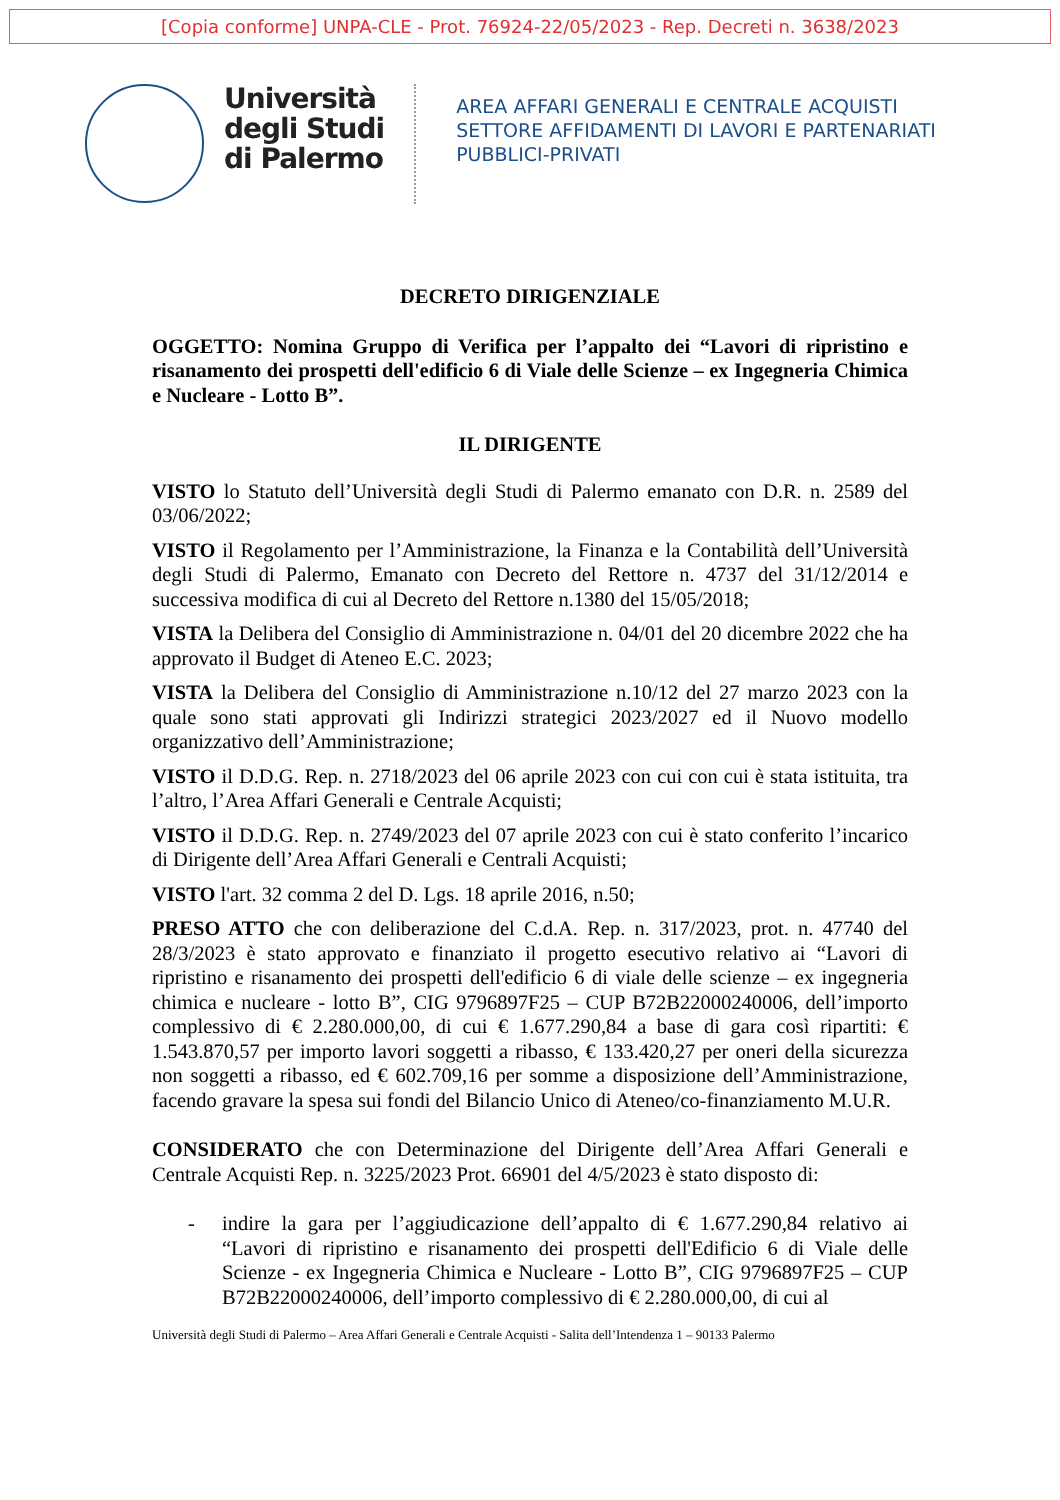[Copia conforme] UNPA-CLE - Prot. 76924-22/05/2023 - Rep. Decreti n. 3638/2023
Università
degli Studi
di Palermo
AREA AFFARI GENERALI E CENTRALE ACQUISTI
SETTORE AFFIDAMENTI DI LAVORI E PARTENARIATI
PUBBLICI-PRIVATI
DECRETO DIRIGENZIALE
OGGETTO: Nomina Gruppo di Verifica per l’appalto dei “Lavori di ripristino e risanamento dei prospetti dell'edificio 6 di Viale delle Scienze – ex Ingegneria Chimica e Nucleare - Lotto B”.
IL DIRIGENTE
VISTO lo Statuto dell’Università degli Studi di Palermo emanato con D.R. n. 2589 del 03/06/2022;
VISTO il Regolamento per l’Amministrazione, la Finanza e la Contabilità dell’Università degli Studi di Palermo, Emanato con Decreto del Rettore n. 4737 del 31/12/2014 e successiva modifica di cui al Decreto del Rettore n.1380 del 15/05/2018;
VISTA la Delibera del Consiglio di Amministrazione n. 04/01 del 20 dicembre 2022 che ha approvato il Budget di Ateneo E.C. 2023;
VISTA la Delibera del Consiglio di Amministrazione n.10/12 del 27 marzo 2023 con la quale sono stati approvati gli Indirizzi strategici 2023/2027 ed il Nuovo modello organizzativo dell’Amministrazione;
VISTO il D.D.G. Rep. n. 2718/2023 del 06 aprile 2023 con cui con cui è stata istituita, tra l’altro, l’Area Affari Generali e Centrale Acquisti;
VISTO il D.D.G. Rep. n. 2749/2023 del 07 aprile 2023 con cui è stato conferito l’incarico di Dirigente dell’Area Affari Generali e Centrali Acquisti;
VISTO l'art. 32 comma 2 del D. Lgs. 18 aprile 2016, n.50;
PRESO ATTO che con deliberazione del C.d.A. Rep. n. 317/2023, prot. n. 47740 del 28/3/2023 è stato approvato e finanziato il progetto esecutivo relativo ai “Lavori di ripristino e risanamento dei prospetti dell'edificio 6 di viale delle scienze – ex ingegneria chimica e nucleare - lotto B”, CIG 9796897F25 – CUP B72B22000240006, dell’importo complessivo di € 2.280.000,00, di cui € 1.677.290,84 a base di gara così ripartiti: € 1.543.870,57 per importo lavori soggetti a ribasso, € 133.420,27 per oneri della sicurezza non soggetti a ribasso, ed € 602.709,16 per somme a disposizione dell’Amministrazione, facendo gravare la spesa sui fondi del Bilancio Unico di Ateneo/co-finanziamento M.U.R.
CONSIDERATO che con Determinazione del Dirigente dell’Area Affari Generali e Centrale Acquisti Rep. n. 3225/2023 Prot. 66901 del 4/5/2023 è stato disposto di:
- indire la gara per l’aggiudicazione dell’appalto di € 1.677.290,84 relativo ai “Lavori di ripristino e risanamento dei prospetti dell'Edificio 6 di Viale delle Scienze - ex Ingegneria Chimica e Nucleare - Lotto B”, CIG 9796897F25 – CUP B72B22000240006, dell’importo complessivo di € 2.280.000,00, di cui al
Università degli Studi di Palermo – Area Affari Generali e Centrale Acquisti - Salita dell’Intendenza 1 – 90133 Palermo